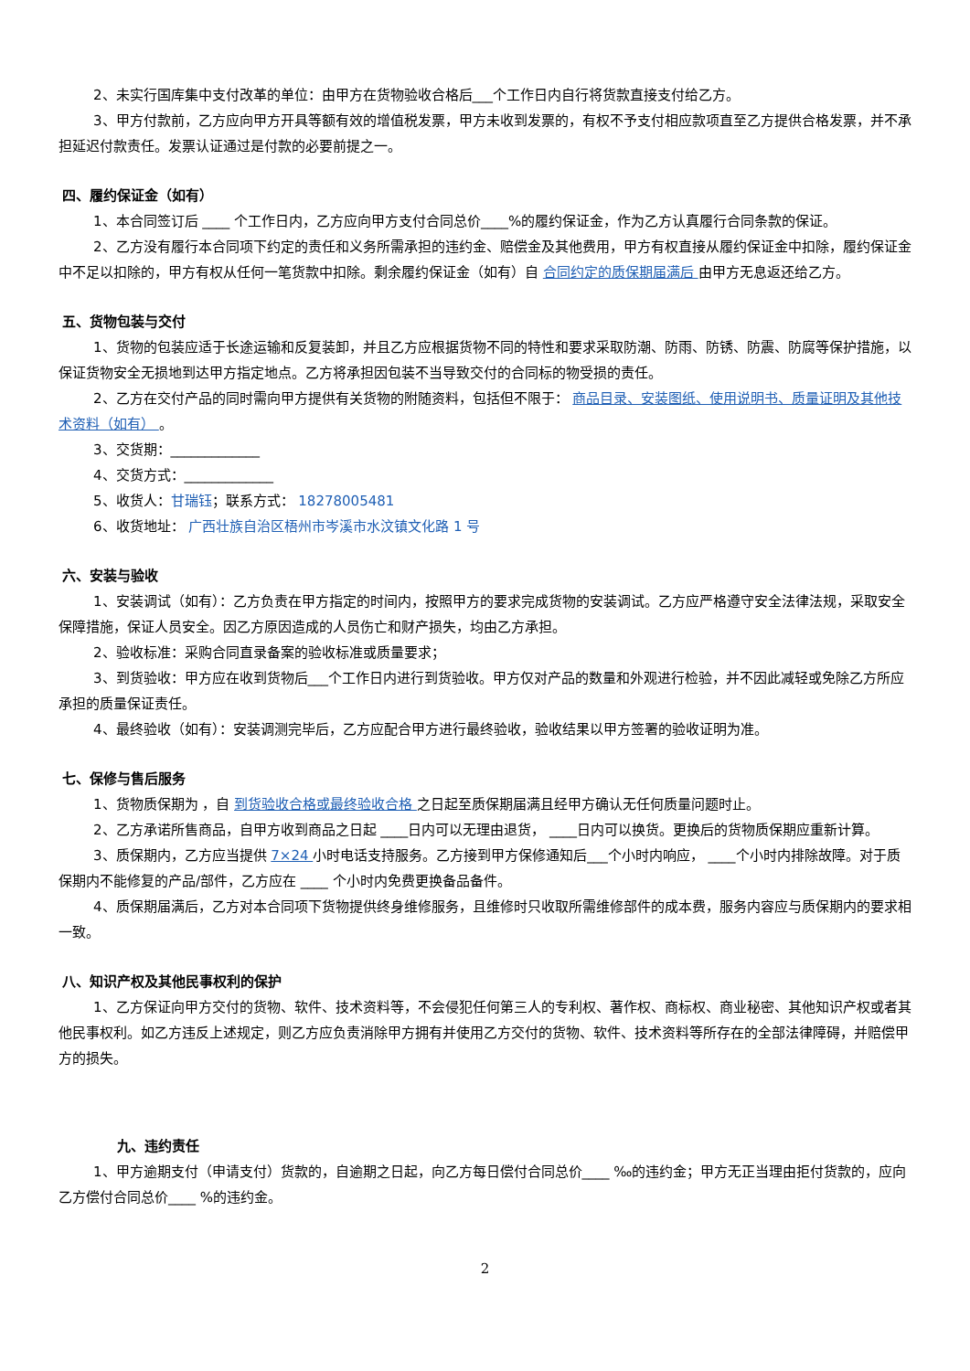2、未实行国库集中支付改革的单位：由甲方在货物验收合格后___个工作日内自行将货款直接支付给乙方。
3、甲方付款前，乙方应向甲方开具等额有效的增值税发票，甲方未收到发票的，有权不予支付相应款项直至乙方提供合格发票，并不承担延迟付款责任。发票认证通过是付款的必要前提之一。
四、履约保证金（如有）
1、本合同签订后 ____ 个工作日内，乙方应向甲方支付合同总价____%的履约保证金，作为乙方认真履行合同条款的保证。
2、乙方没有履行本合同项下约定的责任和义务所需承担的违约金、赔偿金及其他费用，甲方有权直接从履约保证金中扣除，履约保证金中不足以扣除的，甲方有权从任何一笔货款中扣除。剩余履约保证金（如有）自 合同约定的质保期届满后 由甲方无息返还给乙方。
五、货物包装与交付
1、货物的包装应适于长途运输和反复装卸，并且乙方应根据货物不同的特性和要求采取防潮、防雨、防锈、防震、防腐等保护措施，以保证货物安全无损地到达甲方指定地点。乙方将承担因包装不当导致交付的合同标的物受损的责任。
2、乙方在交付产品的同时需向甲方提供有关货物的附随资料，包括但不限于： 商品目录、安装图纸、使用说明书、质量证明及其他技术资料（如有） 。
3、交货期：_____________
4、交货方式：_____________
5、收货人：甘瑞钰；联系方式： 18278005481
6、收货地址： 广西壮族自治区梧州市岑溪市水汶镇文化路 1 号
六、安装与验收
1、安装调试（如有）：乙方负责在甲方指定的时间内，按照甲方的要求完成货物的安装调试。乙方应严格遵守安全法律法规，采取安全保障措施，保证人员安全。因乙方原因造成的人员伤亡和财产损失，均由乙方承担。
2、验收标准：采购合同直录备案的验收标准或质量要求；
3、到货验收：甲方应在收到货物后___个工作日内进行到货验收。甲方仅对产品的数量和外观进行检验，并不因此减轻或免除乙方所应承担的质量保证责任。
4、最终验收（如有）：安装调测完毕后，乙方应配合甲方进行最终验收，验收结果以甲方签署的验收证明为准。
七、保修与售后服务
1、货物质保期为 ，自 到货验收合格或最终验收合格 之日起至质保期届满且经甲方确认无任何质量问题时止。
2、乙方承诺所售商品，自甲方收到商品之日起 ____日内可以无理由退货， ____日内可以换货。更换后的货物质保期应重新计算。
3、质保期内，乙方应当提供 7×24 小时电话支持服务。乙方接到甲方保修通知后___个小时内响应， ____个小时内排除故障。对于质保期内不能修复的产品/部件，乙方应在 ____ 个小时内免费更换备品备件。
4、质保期届满后，乙方对本合同项下货物提供终身维修服务，且维修时只收取所需维修部件的成本费，服务内容应与质保期内的要求相一致。
八、知识产权及其他民事权利的保护
1、乙方保证向甲方交付的货物、软件、技术资料等，不会侵犯任何第三人的专利权、著作权、商标权、商业秘密、其他知识产权或者其他民事权利。如乙方违反上述规定，则乙方应负责消除甲方拥有并使用乙方交付的货物、软件、技术资料等所存在的全部法律障碍，并赔偿甲方的损失。
九、违约责任
1、甲方逾期支付（申请支付）货款的，自逾期之日起，向乙方每日偿付合同总价____ ‰的违约金；甲方无正当理由拒付货款的，应向乙方偿付合同总价____ %的违约金。
2